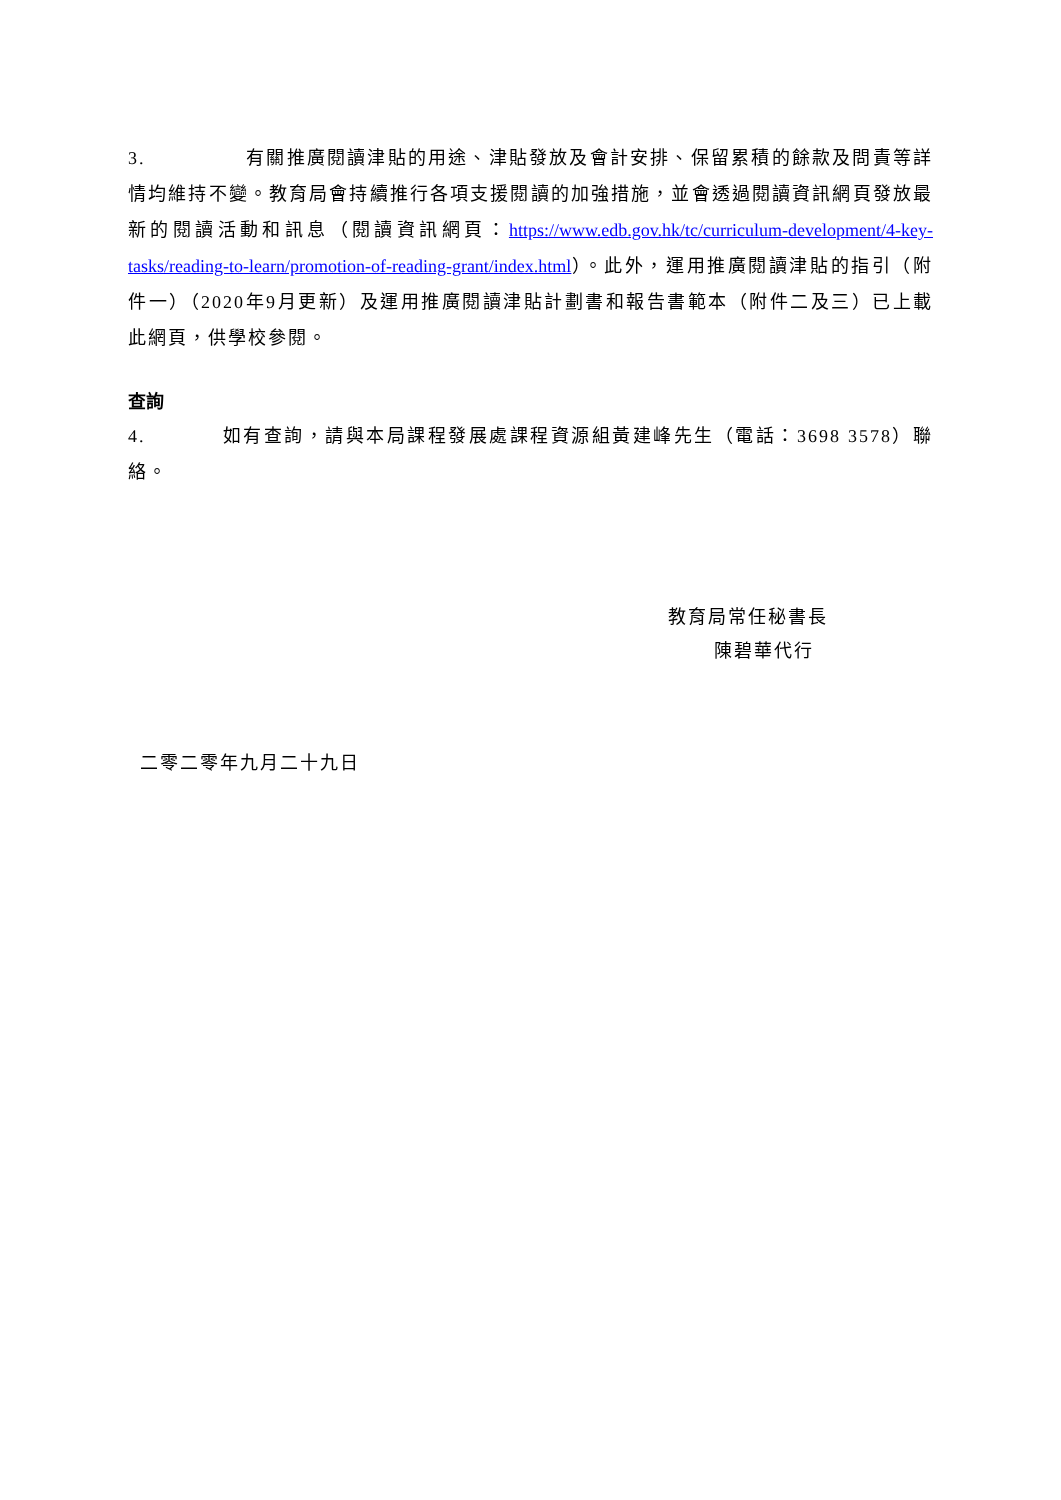3. 有關推廣閱讀津貼的用途、津貼發放及會計安排、保留累積的餘款及問責等詳情均維持不變。教育局會持續推行各項支援閱讀的加強措施，並會透過閱讀資訊網頁發放最新的閱讀活動和訊息（閱讀資訊網頁：https://www.edb.gov.hk/tc/curriculum-development/4-key-tasks/reading-to-learn/promotion-of-reading-grant/index.html）。此外，運用推廣閱讀津貼的指引（附件一）（2020年9月更新）及運用推廣閱讀津貼計劃書和報告書範本（附件二及三）已上載此網頁，供學校參閱。
查詢
4. 如有查詢，請與本局課程發展處課程資源組黃建峰先生（電話：3698 3578）聯絡。
教育局常任秘書長
陳碧華代行
二零二零年九月二十九日